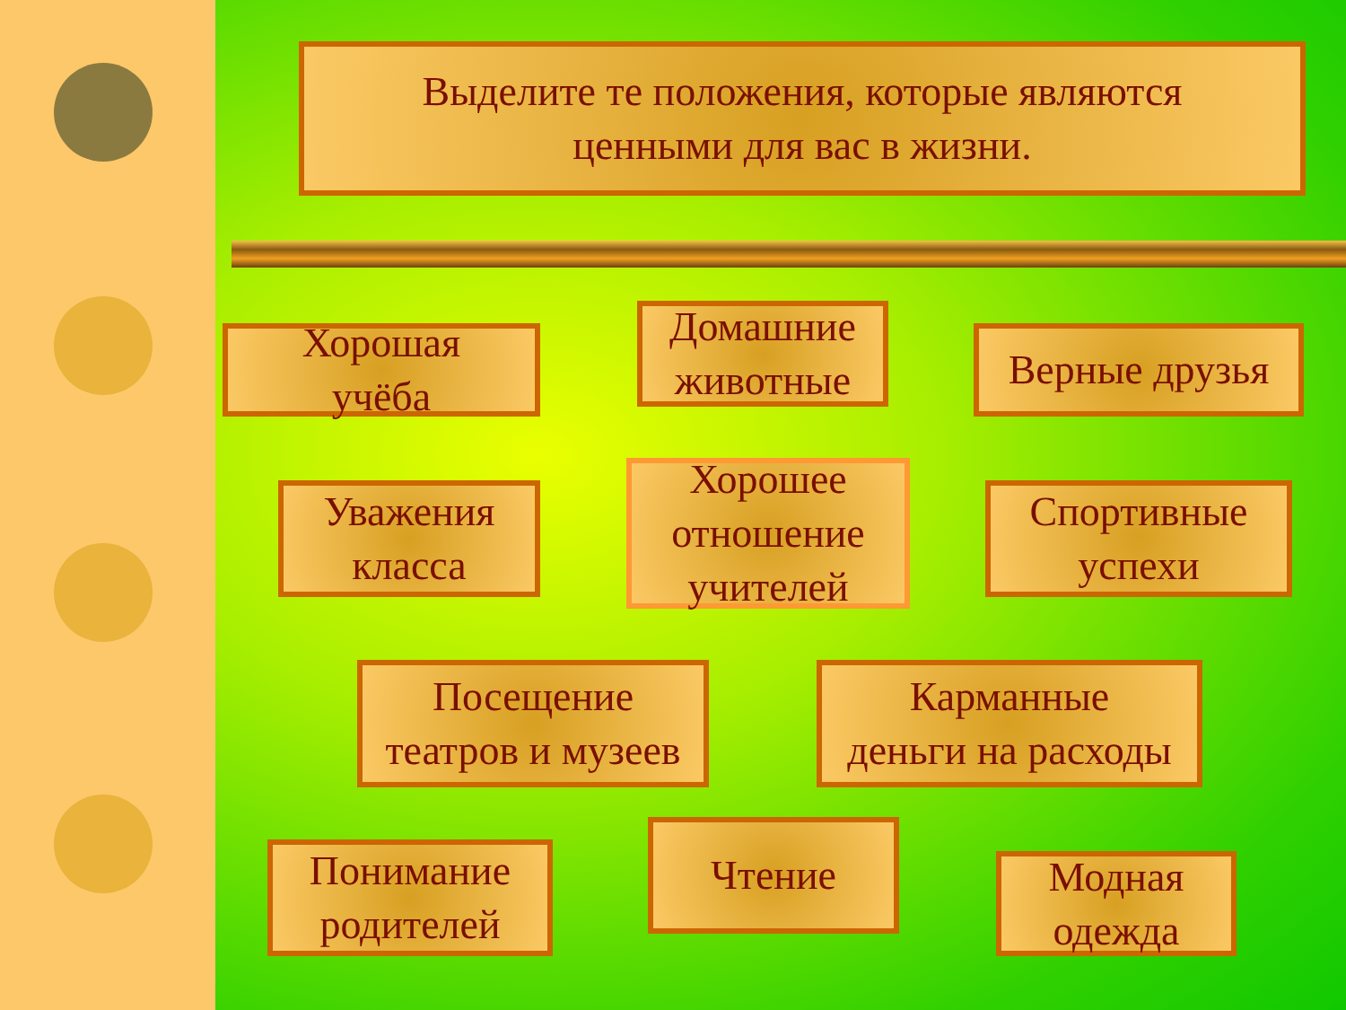Выделите те положения, которые являются
ценными для вас в жизни.
Хорошая
учёба
Домашние
животные
Верные друзья
Уважения
класса
Хорошее
отношение
учителей
Спортивные
успехи
Посещение
театров и музеев
Карманные
деньги на расходы
Понимание
родителей
Чтение
Модная
одежда